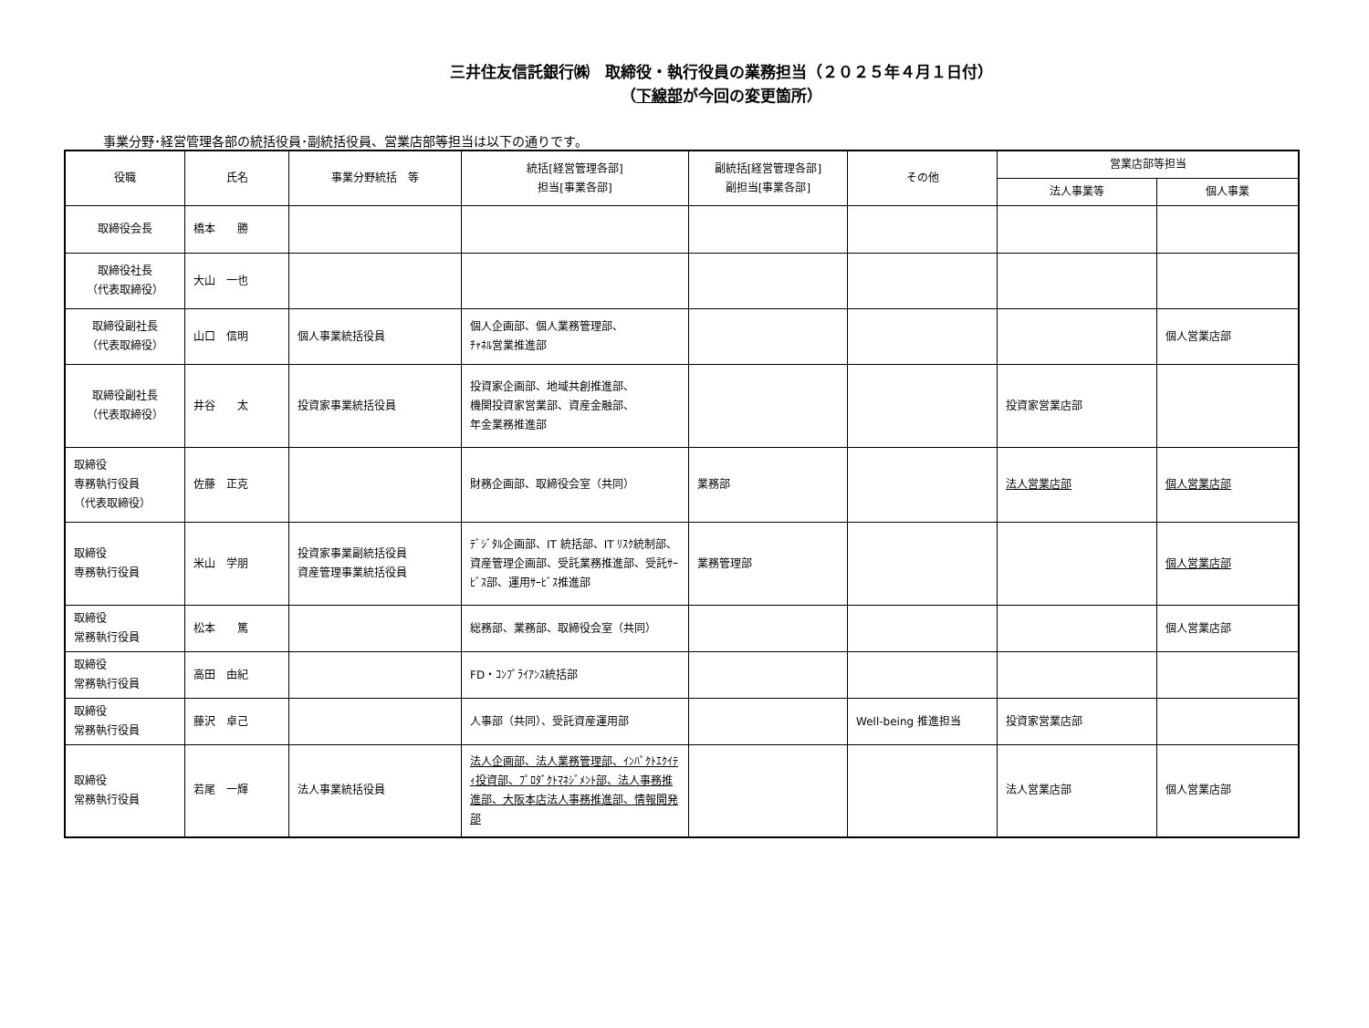三井住友信託銀行㈱　取締役・執行役員の業務担当（２０２５年４月１日付）
（下線部が今回の変更箇所）
事業分野･経営管理各部の統括役員･副統括役員、営業店部等担当は以下の通りです。
| 役職 | 氏名 | 事業分野統括 等 | 統括[経営管理各部] 担当[事業各部] | 副統括[経営管理各部] 副担当[事業各部] | その他 | 営業店部等担当 | |
| --- | --- | --- | --- | --- | --- | --- | --- |
| | | | | | | 法人事業等 | 個人事業 |
| 取締役会長 | 橋本 勝 | | | | | | |
| 取締役社長 （代表取締役） | 大山 一也 | | | | | | |
| 取締役副社長 （代表取締役） | 山口 信明 | 個人事業統括役員 | 個人企画部、個人業務管理部、 ﾁｬﾈﾙ営業推進部 | | | | 個人営業店部 |
| 取締役副社長 （代表取締役） | 井谷 太 | 投資家事業統括役員 | 投資家企画部、地域共創推進部、 機関投資家営業部、資産金融部、 年金業務推進部 | | | 投資家営業店部 | |
| 取締役 専務執行役員 （代表取締役） | 佐藤 正克 | | 財務企画部、取締役会室（共同） | 業務部 | | 法人営業店部 | 個人営業店部 |
| 取締役 専務執行役員 | 米山 学朋 | 投資家事業副統括役員 資産管理事業統括役員 | ﾃﾞｼﾞﾀﾙ企画部、IT 統括部、IT ﾘｽｸ統制部、資産管理企画部、受託業務推進部、受託ｻｰﾋﾞｽ部、運用ｻｰﾋﾞｽ推進部 | 業務管理部 | | | 個人営業店部 |
| 取締役 常務執行役員 | 松本 篤 | | 総務部、業務部、取締役会室（共同） | | | | 個人営業店部 |
| 取締役 常務執行役員 | 高田 由紀 | | FD・ｺﾝﾌﾟﾗｲｱﾝｽ統括部 | | | | |
| 取締役 常務執行役員 | 藤沢 卓己 | | 人事部（共同）、受託資産運用部 | | Well-being 推進担当 | 投資家営業店部 | |
| 取締役 常務執行役員 | 若尾 一輝 | 法人事業統括役員 | 法人企画部、法人業務管理部、ｲﾝﾊﾟｸﾄｴｸｲﾃｨ投資部、ﾌﾟﾛﾀﾞｸﾄﾏﾈｼﾞﾒﾝﾄ部、法人事務推進部、大阪本店法人事務推進部、情報開発部 | | | 法人営業店部 | 個人営業店部 |